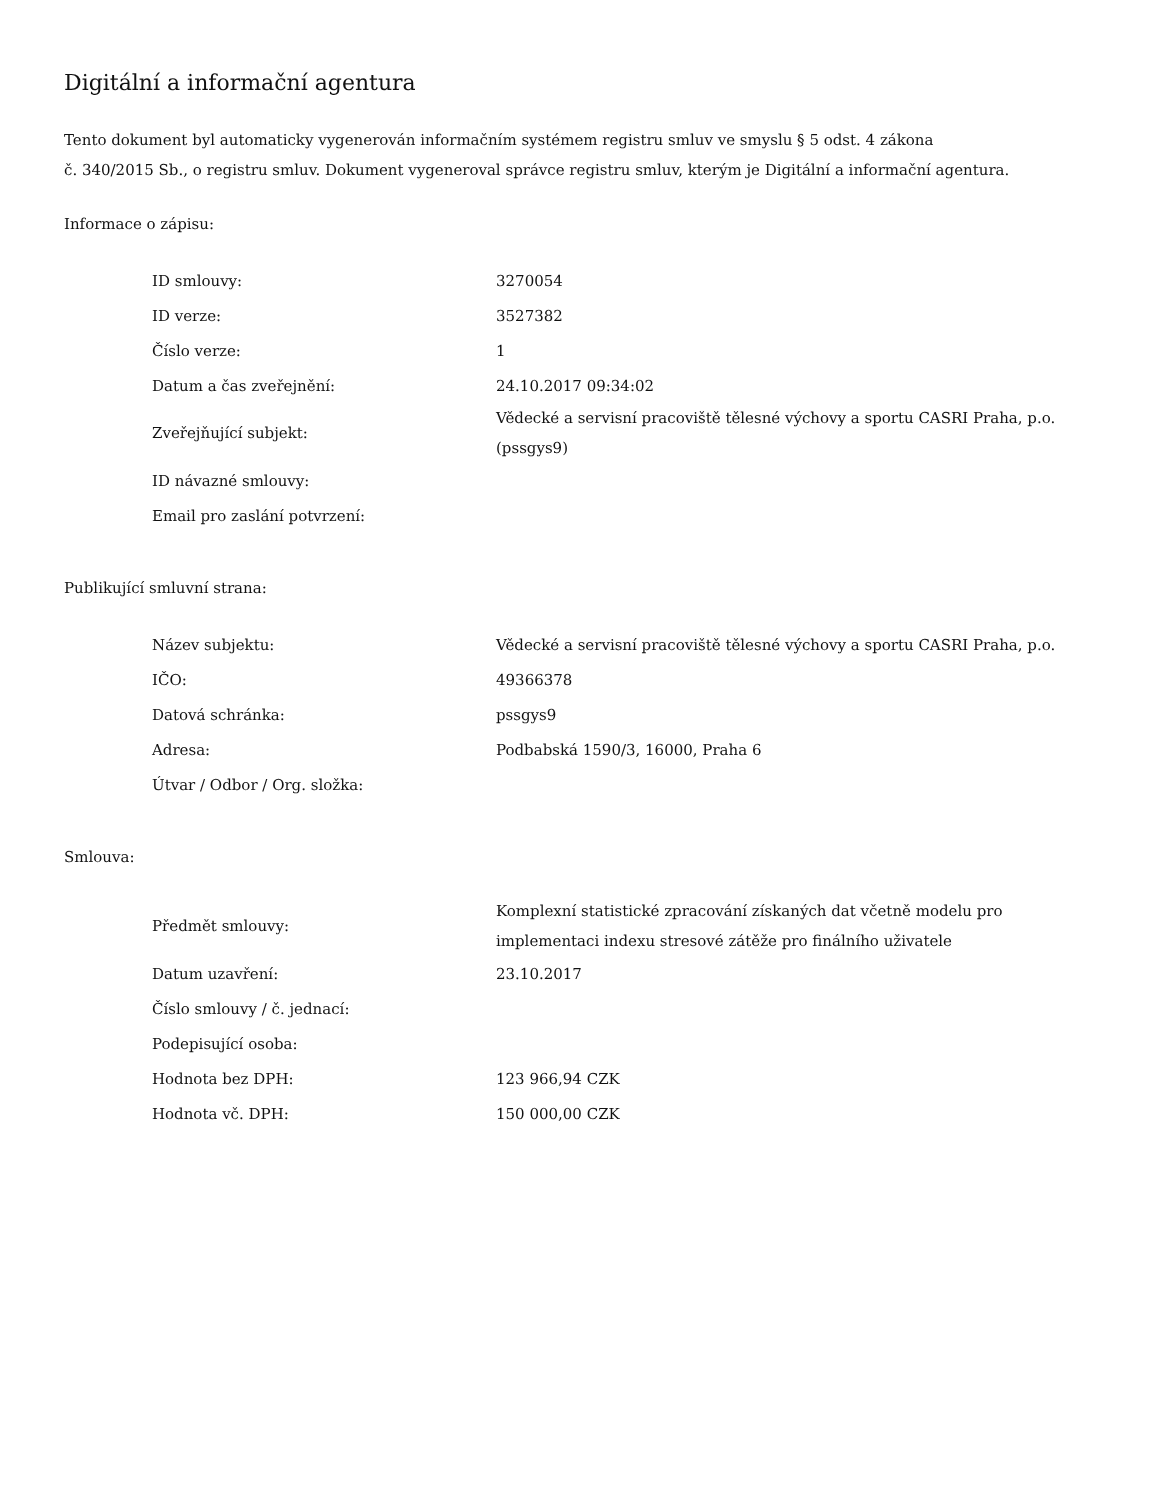Digitální a informační agentura
Tento dokument byl automaticky vygenerován informačním systémem registru smluv ve smyslu § 5 odst. 4 zákona
č. 340/2015 Sb., o registru smluv. Dokument vygeneroval správce registru smluv, kterým je Digitální a informační agentura.
Informace o zápisu:
| ID smlouvy: | 3270054 |
| ID verze: | 3527382 |
| Číslo verze: | 1 |
| Datum a čas zveřejnění: | 24.10.2017 09:34:02 |
| Zveřejňující subjekt: | Vědecké a servisní pracoviště tělesné výchovy a sportu CASRI Praha, p.o. (pssgys9) |
| ID návazné smlouvy: | |
| Email pro zaslání potvrzení: | |
Publikující smluvní strana:
| Název subjektu: | Vědecké a servisní pracoviště tělesné výchovy a sportu CASRI Praha, p.o. |
| IČO: | 49366378 |
| Datová schránka: | pssgys9 |
| Adresa: | Podbabská 1590/3, 16000, Praha 6 |
| Útvar / Odbor / Org. složka: | |
Smlouva:
| Předmět smlouvy: | Komplexní statistické zpracování získaných dat včetně modelu pro implementaci indexu stresové zátěže pro finálního uživatele |
| Datum uzavření: | 23.10.2017 |
| Číslo smlouvy / č. jednací: | |
| Podepisující osoba: | |
| Hodnota bez DPH: | 123 966,94 CZK |
| Hodnota vč. DPH: | 150 000,00 CZK |